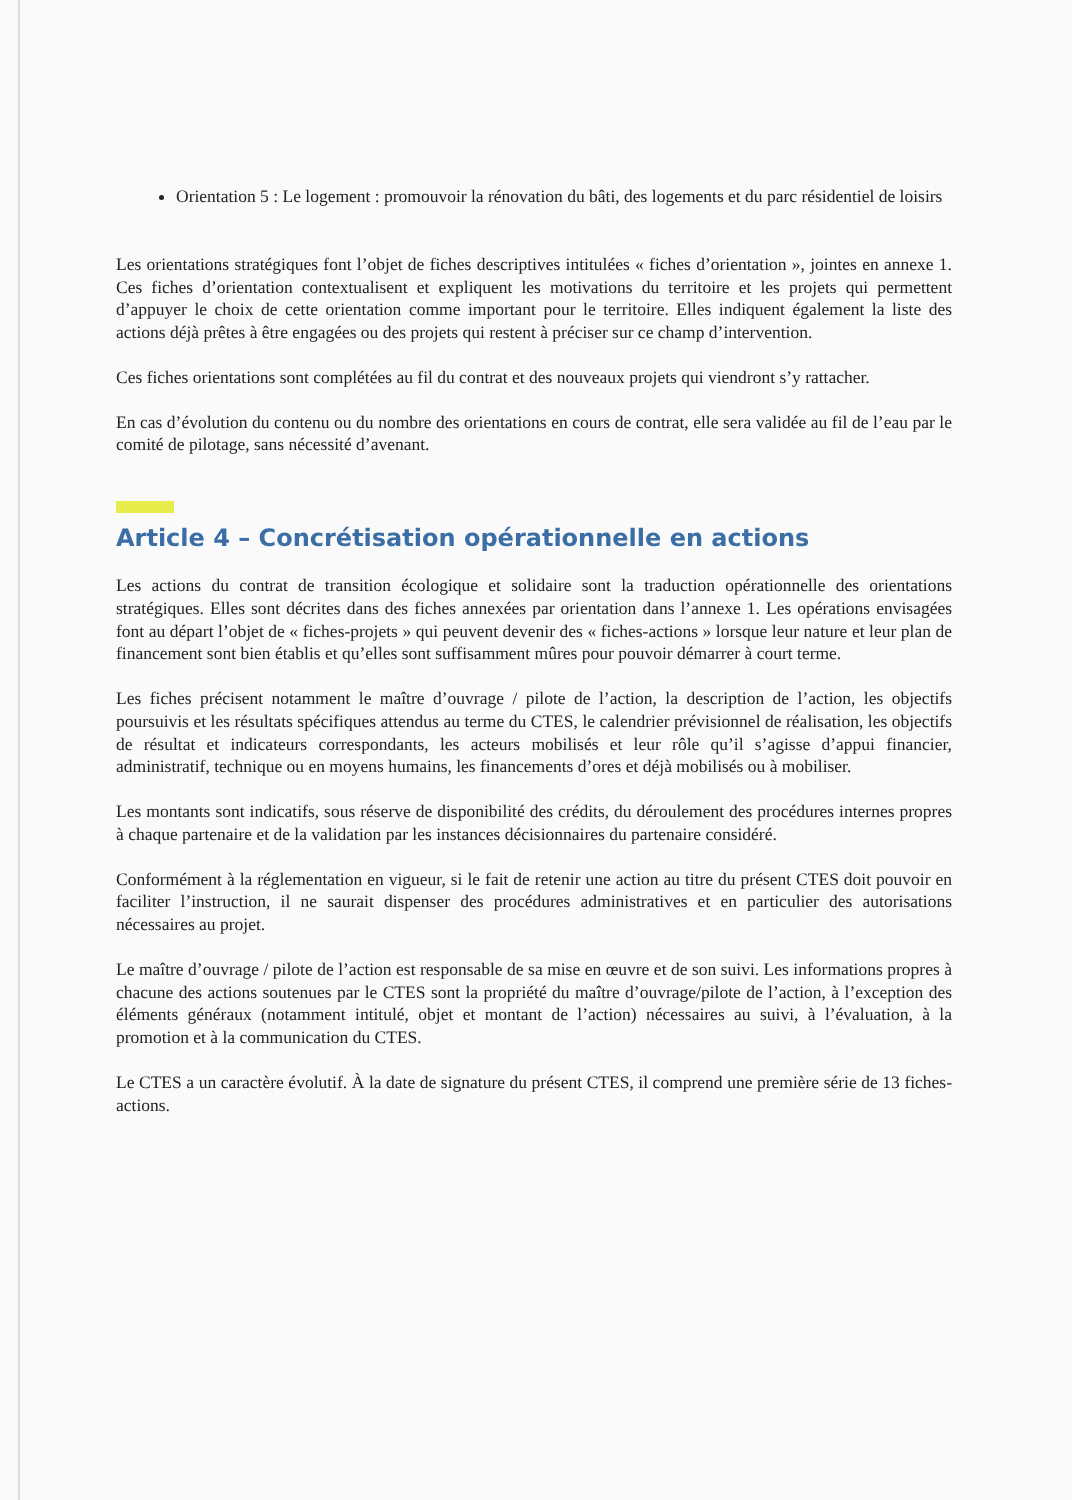Orientation 5 : Le logement : promouvoir la rénovation du bâti, des logements et du parc résidentiel de loisirs
Les orientations stratégiques font l’objet de fiches descriptives intitulées « fiches d’orientation », jointes en annexe 1. Ces fiches d’orientation contextualisent et expliquent les motivations du territoire et les projets qui permettent d’appuyer le choix de cette orientation comme important pour le territoire. Elles indiquent également la liste des actions déjà prêtes à être engagées ou des projets qui restent à préciser sur ce champ d’intervention.
Ces fiches orientations sont complétées au fil du contrat et des nouveaux projets qui viendront s’y rattacher.
En cas d’évolution du contenu ou du nombre des orientations en cours de contrat, elle sera validée au fil de l’eau par le comité de pilotage, sans nécessité d’avenant.
Article 4 – Concrétisation opérationnelle en actions
Les actions du contrat de transition écologique et solidaire sont la traduction opérationnelle des orientations stratégiques. Elles sont décrites dans des fiches annexées par orientation dans l’annexe 1. Les opérations envisagées font au départ l’objet de « fiches-projets » qui peuvent devenir des « fiches-actions » lorsque leur nature et leur plan de financement sont bien établis et qu’elles sont suffisamment mûres pour pouvoir démarrer à court terme.
Les fiches précisent notamment le maître d’ouvrage / pilote de l’action, la description de l’action, les objectifs poursuivis et les résultats spécifiques attendus au terme du CTES, le calendrier prévisionnel de réalisation, les objectifs de résultat et indicateurs correspondants, les acteurs mobilisés et leur rôle qu’il s’agisse d’appui financier, administratif, technique ou en moyens humains, les financements d’ores et déjà mobilisés ou à mobiliser.
Les montants sont indicatifs, sous réserve de disponibilité des crédits, du déroulement des procédures internes propres à chaque partenaire et de la validation par les instances décisionnaires du partenaire considéré.
Conformément à la réglementation en vigueur, si le fait de retenir une action au titre du présent CTES doit pouvoir en faciliter l’instruction, il ne saurait dispenser des procédures administratives et en particulier des autorisations nécessaires au projet.
Le maître d’ouvrage / pilote de l’action est responsable de sa mise en œuvre et de son suivi. Les informations propres à chacune des actions soutenues par le CTES sont la propriété du maître d’ouvrage/pilote de l’action, à l’exception des éléments généraux (notamment intitulé, objet et montant de l’action) nécessaires au suivi, à l’évaluation, à la promotion et à la communication du CTES.
Le CTES a un caractère évolutif. À la date de signature du présent CTES, il comprend une première série de 13 fiches-actions.